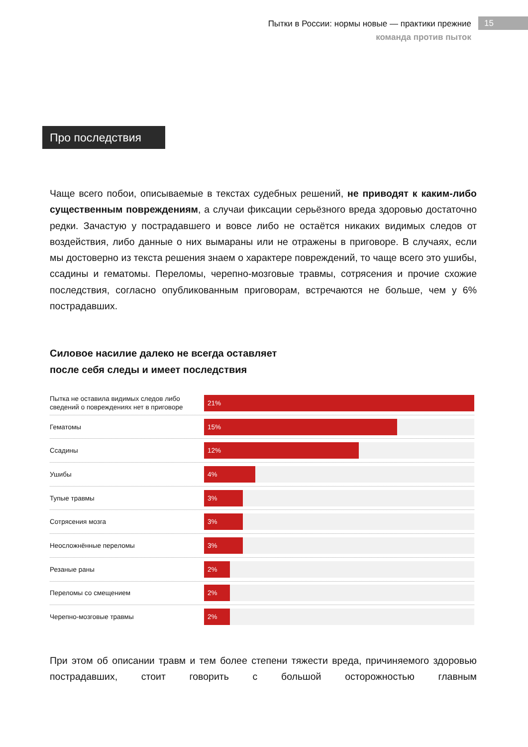Пытки в России: нормы новые — практики прежние
команда против пыток
15
Про последствия
Чаще всего побои, описываемые в текстах судебных решений, не приводят к каким-либо существенным повреждениям, а случаи фиксации серьёзного вреда здоровью достаточно редки. Зачастую у пострадавшего и вовсе либо не остаётся никаких видимых следов от воздействия, либо данные о них вымараны или не отражены в приговоре. В случаях, если мы достоверно из текста решения знаем о характере повреждений, то чаще всего это ушибы, ссадины и гематомы. Переломы, черепно-мозговые травмы, сотрясения и прочие схожие последствия, согласно опубликованным приговорам, встречаются не больше, чем у 6% пострадавших.
Силовое насилие далеко не всегда оставляет
после себя следы и имеет последствия
Пытка не оставила видимых следов либо сведений о повреждениях нет в приговоре
21%
Гематомы
15%
Ссадины
12%
Ушибы
4%
Тупые травмы
3%
Сотрясения мозга
3%
Неосложнённые переломы
3%
Резаные раны
2%
Переломы со смещением
2%
Черепно-мозговые травмы
2%
При этом об описании травм и тем более степени тяжести вреда, причиняемого здоровью пострадавших, стоит говорить с большой осторожностью главным